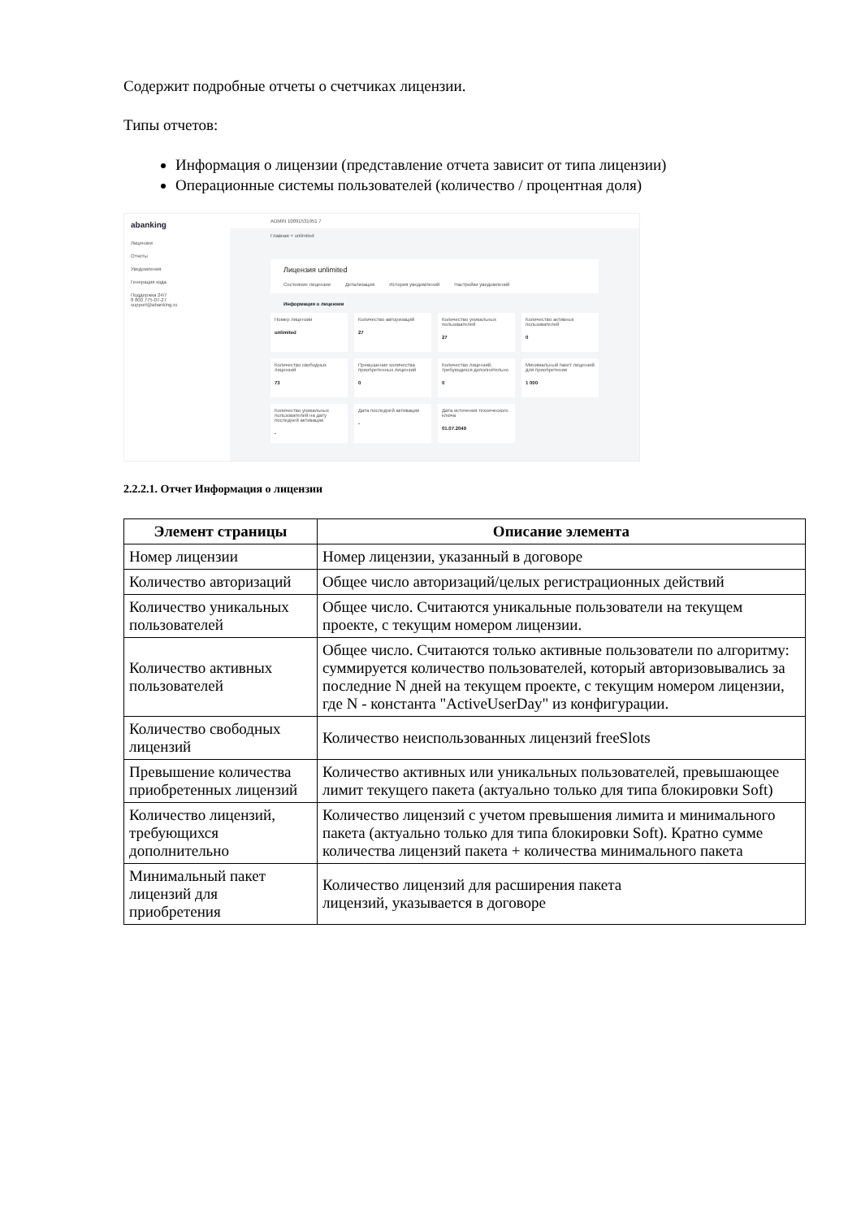Содержит подробные отчеты о счетчиках лицензии.
Типы отчетов:
Информация о лицензии (представление отчета зависит от типа лицензии)
Операционные системы пользователей (количество / процентная доля)
abanking
Лицензии
Отчеты
Уведомления
Генерация кода
Поддержка 24/7
8 800 775-07-27
support@abanking.ru
ADMIN 10091531951 7
Главная < unlimited
Лицензия unlimited
Состояние лицензии Детализация История уведомлений Настройки уведомлений
Информация о лицензии
Номер лицензии
unlimited
Количество авторизаций
27
Количество уникальных пользователей
27
Количество активных пользователей
0
Количество свободных лицензий
73
Превышение количества приобретенных лицензий
0
Количество лицензий, требующихся дополнительно
0
Минимальный пакет лицензий для приобретения
1 000
Количество уникальных пользователей на дату последней активации
-
Дата последней активации
-
Дата истечения технического ключа
01.07.2049
2.2.2.1. Отчет Информация о лицензии
| Элемент страницы | Описание элемента |
| --- | --- |
| Номер лицензии | Номер лицензии, указанный в договоре |
| Количество авторизаций | Общее число авторизаций/целых регистрационных действий |
| Количество уникальных пользователей | Общее число. Считаются уникальные пользователи на текущем проекте, с текущим номером лицензии. |
| Количество активных пользователей | Общее число. Считаются только активные пользователи по алгоритму: суммируется количество пользователей, который авторизовывались за последние N дней на текущем проекте, с текущим номером лицензии, где N - константа "ActiveUserDay" из конфигурации. |
| Количество свободных лицензий | Количество неиспользованных лицензий freeSlots |
| Превышение количества приобретенных лицензий | Количество активных или уникальных пользователей, превышающее лимит текущего пакета (актуально только для типа блокировки Soft) |
| Количество лицензий, требующихся дополнительно | Количество лицензий с учетом превышения лимита и минимального пакета (актуально только для типа блокировки Soft). Кратно сумме количества лицензий пакета + количества минимального пакета |
| Минимальный пакет лицензий для приобретения | Количество лицензий для расширения пакета лицензий, указывается в договоре |